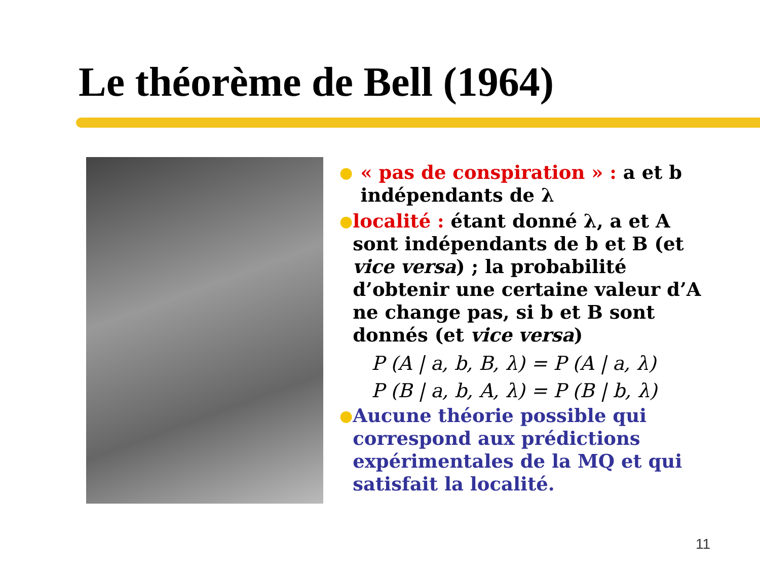Le théorème de Bell (1964)
●
« pas de conspiration » : a et b indépendants de λ
●
localité : étant donné λ, a et A sont indépendants de b et B (et vice versa) ; la probabilité d’obtenir une certaine valeur d’A ne change pas, si b et B sont donnés (et vice versa)
P (A | a, b, B, λ) = P (A | a, λ)
P (B | a, b, A, λ) = P (B | b, λ)
●
Aucune théorie possible qui correspond aux prédictions expérimentales de la MQ et qui satisfait la localité.
11